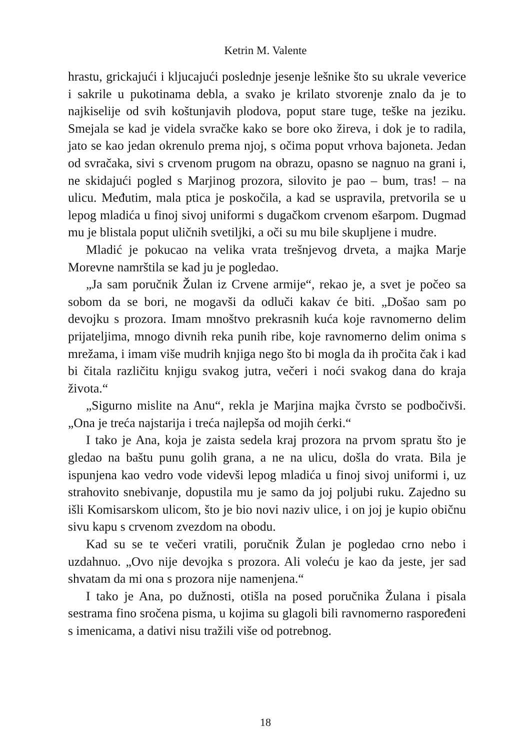Ketrin M. Valente
hrastu, grickajući i kljucajući poslednje jesenje lešnike što su ukrale veverice i sakrile u pukotinama debla, a svako je krilato stvorenje znalo da je to najkiselije od svih koštunjavih plodova, poput stare tuge, teške na jeziku. Smejala se kad je videla svračke kako se bore oko žireva, i dok je to radila, jato se kao jedan okrenulo prema njoj, s očima poput vrhova bajoneta. Jedan od svračaka, sivi s crvenom prugom na obrazu, opasno se nagnuo na grani i, ne skidajući pogled s Marjinog prozora, silovito je pao – bum, tras! – na ulicu. Međutim, mala ptica je poskočila, a kad se uspravila, pretvorila se u lepog mladića u finoj sivoj uniformi s dugačkom crvenom ešarpom. Dugmad mu je blistala poput uličnih svetiljki, a oči su mu bile skupljene i mudre.
Mladić je pokucao na velika vrata trešnjevog drveta, a majka Marje Morevne namrštila se kad ju je pogledao.
„Ja sam poručnik Žulan iz Crvene armije“, rekao je, a svet je počeo sa sobom da se bori, ne mogavši da odluči kakav će biti. „Došao sam po devojku s prozora. Imam mnoštvo prekrasnih kuća koje ravnomerno delim prijateljima, mnogo divnih reka punih ribe, koje ravnomerno delim onima s mrežama, i imam više mudrih knjiga nego što bi mogla da ih pročita čak i kad bi čitala različitu knjigu svakog jutra, večeri i noći svakog dana do kraja života.“
„Sigurno mislite na Anu“, rekla je Marjina majka čvrsto se podbočivši. „Ona je treća najstarija i treća najlepša od mojih ćerki.“
I tako je Ana, koja je zaista sedela kraj prozora na prvom spratu što je gledao na baštu punu golih grana, a ne na ulicu, došla do vrata. Bila je ispunjena kao vedro vode videvši lepog mladića u finoj sivoj uniformi i, uz strahovito snebivanje, dopustila mu je samo da joj poljubi ruku. Zajedno su išli Komisarskom ulicom, što je bio novi naziv ulice, i on joj je kupio običnu sivu kapu s crvenom zvezdom na obodu.
Kad su se te večeri vratili, poručnik Žulan je pogledao crno nebo i uzdahnuo. „Ovo nije devojka s prozora. Ali voleću je kao da jeste, jer sad shvatam da mi ona s prozora nije namenjena.“
I tako je Ana, po dužnosti, otišla na posed poručnika Žulana i pisala sestrama fino sročena pisma, u kojima su glagoli bili ravnomerno raspoređeni s imenicama, a dativi nisu tražili više od potrebnog.
18